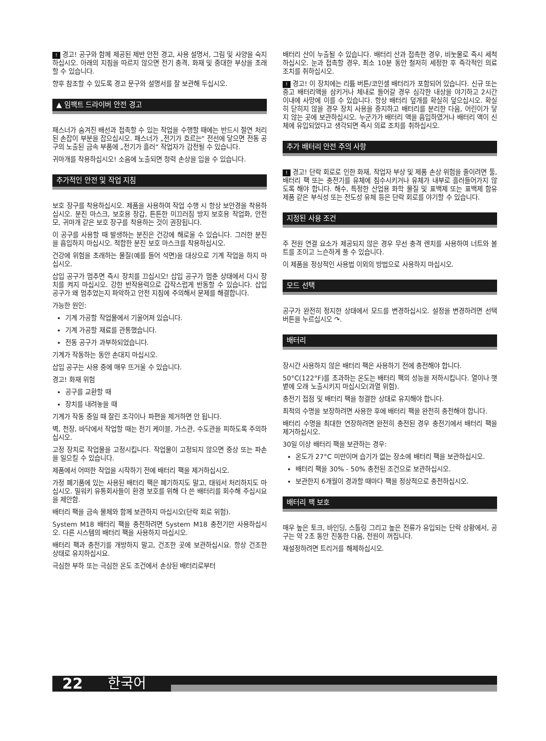! 경고! 공구와 함께 제공된 제반 안전 경고, 사용 설명서, 그림 및 사양을 숙지하십시오. 아래의 지침을 따르지 않으면 전기 충격, 화재 및 중대한 부상을 초래할 수 있습니다.
향후 참조할 수 있도록 경고 문구와 설명서를 잘 보관해 두십시오.
▲ 임팩트 드라이버 안전 경고
패스너가 숨겨진 배선과 접촉할 수 있는 작업을 수행할 때에는 반드시 절연 처리된 손잡이 부분을 잡으십시오. 패스너가 „전기가 흐르는“ 전선에 닿으면 전동 공구의 노출된 금속 부품에 „전기가 흘러“ 작업자가 감전될 수 있습니다.
귀마개를 착용하십시오! 소음에 노출되면 청력 손상을 입을 수 있습니다.
추가적인 안전 및 작업 지침
보호 장구를 착용하십시오. 제품을 사용하여 작업 수행 시 항상 보안경을 착용하십시오. 분진 마스크, 보호용 장갑, 튼튼한 미끄러짐 방지 보호용 작업화, 안전모, 귀마개 같은 보호 장구를 착용하는 것이 권장됩니다.
이 공구를 사용할 때 발생하는 분진은 건강에 해로울 수 있습니다. 그러한 분진을 흡입하지 마십시오. 적합한 분진 보호 마스크를 착용하십시오.
건강에 위험을 초래하는 물질(예를 들어 석면)을 대상으로 기계 작업을 하지 마십시오.
삽입 공구가 멈추면 즉시 장치를 끄십시오! 삽입 공구가 멈춘 상태에서 다시 장치를 켜지 마십시오. 강한 반작용력으로 갑작스럽게 반동할 수 있습니다. 삽입 공구가 왜 멈추었는지 파악하고 안전 지침에 주의해서 문제를 해결합니다.
가능한 원인:
기계 가공할 작업물에서 기울어져 있습니다.
기계 가공할 재료를 관통했습니다.
전동 공구가 과부하되었습니다.
기계가 작동하는 동안 손대지 마십시오.
삽입 공구는 사용 중에 매우 뜨거울 수 있습니다.
경고! 화재 위험
공구를 교환할 때
장치를 내려놓을 때
기계가 작동 중일 때 잘린 조각이나 파편을 제거하면 안 됩니다.
벽, 천장, 바닥에서 작업할 때는 전기 케이블, 가스관, 수도관을 피하도록 주의하십시오.
고정 장치로 작업물을 고정시킵니다. 작업물이 고정되지 않으면 중상 또는 파손을 일으킬 수 있습니다.
제품에서 어떠한 작업을 시작하기 전에 배터리 팩을 제거하십시오.
가정 폐기품에 있는 사용된 배터리 팩은 폐기하지도 말고, 태워서 처리하지도 마십시오. 밀워키 유통회사들이 환경 보호를 위해 다 쓴 배터리를 회수해 주십시요을 제안함.
배터리 팩을 금속 물체와 함께 보관하지 마십시오(단락 회로 위험).
System M18 배터리 팩을 충전하려면 System M18 충전기만 사용하십시오. 다른 시스템의 배터리 팩을 사용하지 마십시오.
배터리 팩과 충전기를 개방하지 말고, 건조한 곳에 보관하십시요. 항상 건조한 상태로 유지하십시요.
극심한 부하 또는 극심한 온도 조건에서 손상된 배터리로부터
배터리 산이 누출될 수 있습니다. 배터리 산과 접촉한 경우, 비눗물로 즉시 세척하십시오. 눈과 접촉할 경우, 최소 10분 동안 철저히 세정한 후 즉각적인 의료 조치를 취하십시오.
! 경고! 이 장치에는 리튬 버튼/코인셀 배터리가 포함되어 있습니다. 신규 또는 중고 배터리액을 삼키거나 체내로 들어갈 경우 심각한 내상을 야기하고 2시간 이내에 사망에 이를 수 있습니다. 항상 배터리 덮개를 확실히 덮으십시오. 확실히 닫히지 않을 경우 장치 사용을 중지하고 배터리를 분리한 다음, 어린이가 닿지 않는 곳에 보관하십시오. 누군가가 배터리 액을 흡입하였거나 배터리 액이 신체에 유입되었다고 생각되면 즉시 의료 조치를 취하십시오.
추가 배터리 안전 주의 사항
! 경고! 단락 회로로 인한 화재, 작업자 부상 및 제품 손상 위험을 줄이려면 툴, 배터리 팩 또는 충전기를 유체에 침수시키거나 유체가 내부로 흘러들어가지 않도록 해야 합니다. 해수, 특정한 산업용 화학 물질 및 표백제 또는 표백제 함유 제품 같은 부식성 또는 전도성 유체 등은 단락 회로를 야기할 수 있습니다.
지정된 사용 조건
주 전원 연결 요소가 제공되지 않은 경우 무선 충격 렌치를 사용하여 너트와 볼트를 조이고 느슨하게 풀 수 있습니다.
이 제품을 정상적인 사용법 이외의 방법으로 사용하지 마십시오.
모드 선택
공구가 완전히 정지한 상태에서 모드를 변경하십시오. 설정을 변경하려면 선택 버튼을 누르십시오 ↷.
배터리
장시간 사용하지 않은 배터리 팩은 사용하기 전에 충전해야 합니다.
50°C(122°F)를 초과하는 온도는 배터리 팩의 성능을 저하시킵니다. 열이나 햇볕에 오래 노출시키지 마십시오(과열 위험).
충전기 접점 및 배터리 팩을 청결한 상태로 유지해야 합니다.
최적의 수명을 보장하려면 사용한 후에 배터리 팩을 완전히 충전해야 합니다.
배터리 수명을 최대한 연장하려면 완전히 충전된 경우 충전기에서 배터리 팩을 제거하십시오.
30일 이상 배터리 팩을 보관하는 경우:
온도가 27°C 미만이며 습기가 없는 장소에 배터리 팩을 보관하십시오.
배터리 팩을 30% - 50% 충전된 조건으로 보관하십시오.
보관한지 6개월이 경과할 때마다 팩을 정상적으로 충전하십시오.
배터리 팩 보호
매우 높은 토크, 바인딩, 스톨링 그리고 높은 전류가 유입되는 단락 상황에서, 공구는 약 2초 동안 진동한 다음, 전원이 꺼집니다.
재설정하려면 트리거를 해제하십시오.
22 한국어